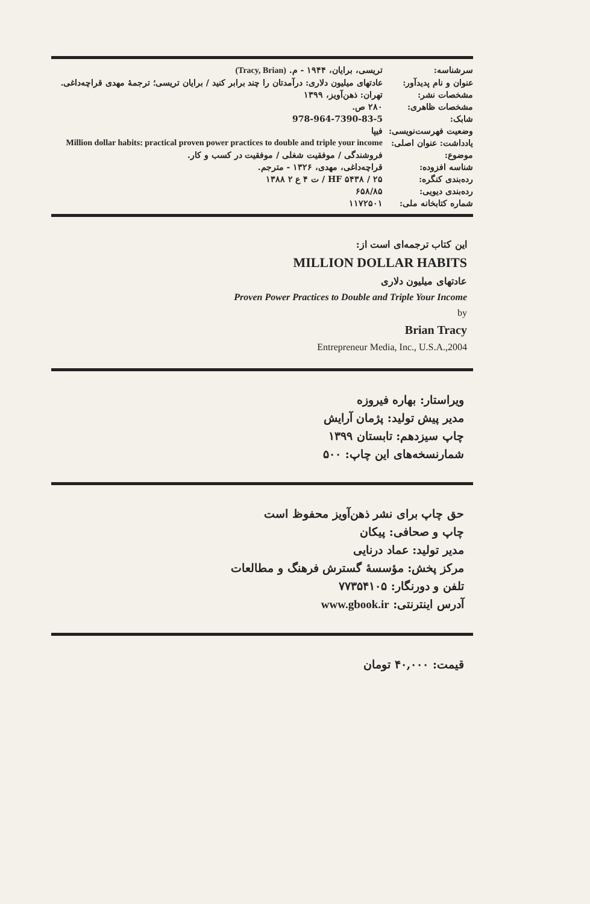| سرشناسه: | تریسی، برایان، ۱۹۴۴ - م. (Tracy, Brian) |
| عنوان و نام پدیدآور: | عادتهای میلیون دلاری: درآمدتان را چند برابر کنید / برایان تریسی؛ ترجمهٔ مهدی قراچه‌داغی. |
| مشخصات نشر: | تهران: ذهن‌آویز، ۱۳۹۹ |
| مشخصات ظاهری: | ۲۸۰ ص. |
| شابک: | 978-964-7390-83-5 |
| وضعیت فهرست‌نویسی: | فیپا |
| یادداشت: عنوان اصلی: | Million dollar habits: practical proven power practices to double and triple your income |
| موضوع: | فروشندگی / موفقیت شغلی / موفقیت در کسب و کار. |
| شناسه افزوده: | قراچه‌داغی، مهدی، ۱۳۲۶ - مترجم. |
| رده‌بندی کنگره: | HF ۵۴۳۸ / ۲۵ / ت ۴ ع ۲ ۱۳۸۸ |
| رده‌بندی دیویی: | ۶۵۸/۸۵ |
| شماره کتابخانه ملی: | ۱۱۷۲۵۰۱ |
این کتاب ترجمه‌ای است از:
MILLION DOLLAR HABITS
عادتهای میلیون دلاری
Proven Power Practices to Double and Triple Your Income
by
Brian Tracy
Entrepreneur Media, Inc., U.S.A.,2004
ویراستار: بهاره فیروزه
مدیر پیش تولید: پژمان آرایش
چاپ سیزدهم: تابستان ۱۳۹۹
شمارنسخه‌های این چاپ: ۵۰۰
حق چاپ برای نشر ذهن‌آویز محفوظ است
چاپ و صحافی: پیکان
مدیر تولید: عماد درنایی
مرکز پخش: مؤسسهٔ گسترش فرهنگ و مطالعات
تلفن و دورنگار: ۷۷۳۵۴۱۰۵
آدرس اینترنتی: www.gbook.ir
قیمت: ۴۰,۰۰۰ تومان